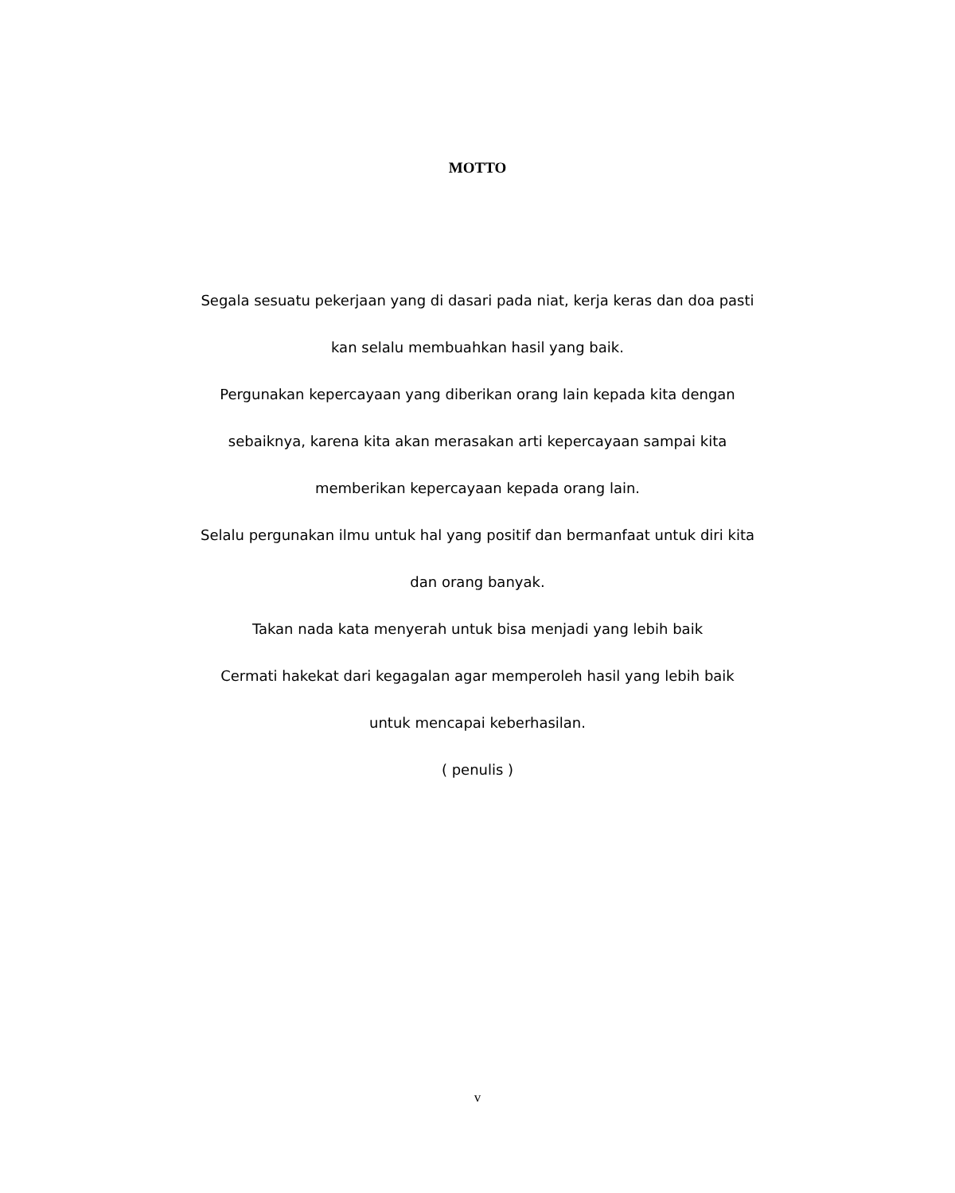MOTTO
Segala sesuatu pekerjaan yang di dasari pada niat, kerja keras dan doa pasti kan selalu membuahkan hasil yang baik.
Pergunakan kepercayaan yang diberikan orang lain kepada kita dengan sebaiknya, karena kita akan merasakan arti kepercayaan sampai kita memberikan kepercayaan kepada orang lain.
Selalu pergunakan ilmu untuk hal yang positif dan bermanfaat untuk diri kita dan orang banyak.
Takan nada kata menyerah untuk bisa menjadi yang lebih baik
Cermati hakekat dari kegagalan agar memperoleh hasil yang lebih baik untuk mencapai keberhasilan.
( penulis )
v